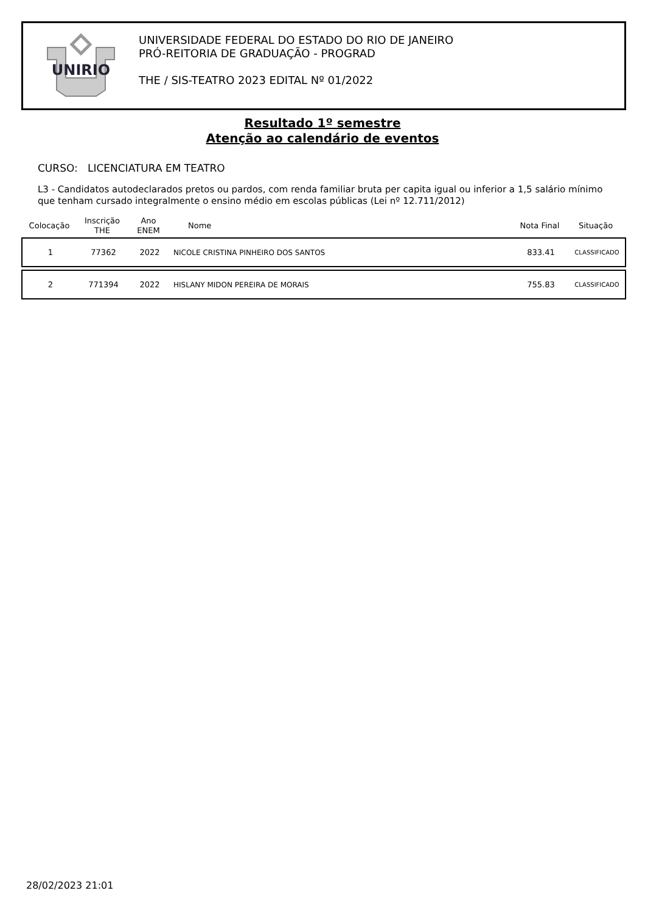UNIRIO
UNIVERSIDADE FEDERAL DO ESTADO DO RIO DE JANEIRO
PRÓ-REITORIA DE GRADUAÇÃO - PROGRAD
THE / SIS-TEATRO 2023 EDITAL Nº 01/2022
Resultado 1º semestre
Atenção ao calendário de eventos
CURSO: LICENCIATURA EM TEATRO
L3 - Candidatos autodeclarados pretos ou pardos, com renda familiar bruta per capita igual ou inferior a 1,5 salário mínimo que tenham cursado integralmente o ensino médio em escolas públicas (Lei nº 12.711/2012)
| Colocação | Inscrição THE | Ano ENEM | Nome | Nota Final | Situação |
| --- | --- | --- | --- | --- | --- |
| 1 | 77362 | 2022 | NICOLE CRISTINA PINHEIRO DOS SANTOS | 833.41 | CLASSIFICADO |
| 2 | 771394 | 2022 | HISLANY MIDON PEREIRA DE MORAIS | 755.83 | CLASSIFICADO |
28/02/2023 21:01